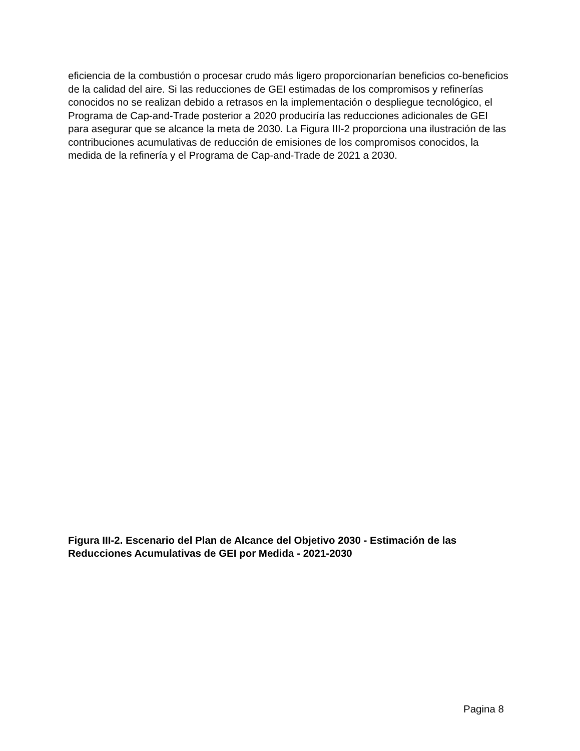eficiencia de la combustión o procesar crudo más ligero proporcionarían beneficios co-beneficios de la calidad del aire. Si las reducciones de GEI estimadas de los compromisos y refinerías conocidos no se realizan debido a retrasos en la implementación o despliegue tecnológico, el Programa de Cap-and-Trade posterior a 2020 produciría las reducciones adicionales de GEI para asegurar que se alcance la meta de 2030. La Figura III-2 proporciona una ilustración de las contribuciones acumulativas de reducción de emisiones de los compromisos conocidos, la medida de la refinería y el Programa de Cap-and-Trade de 2021 a 2030.
Figura III-2. Escenario del Plan de Alcance del Objetivo 2030 - Estimación de las Reducciones Acumulativas de GEI por Medida - 2021-2030
Pagina 8